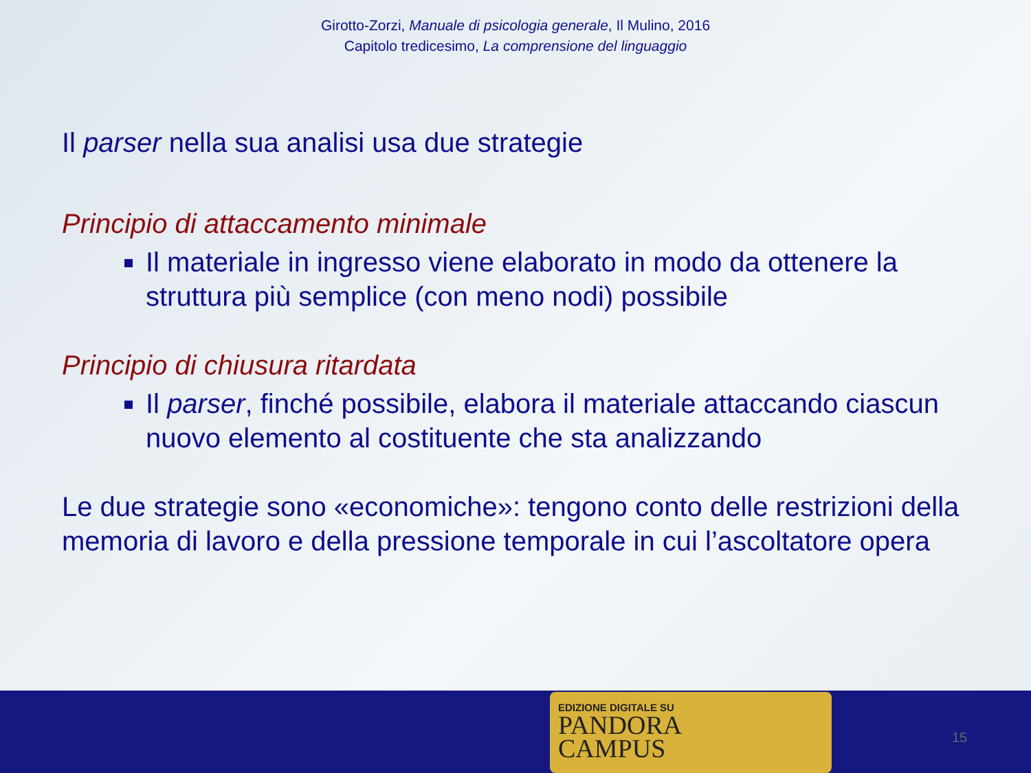Girotto-Zorzi, Manuale di psicologia generale, Il Mulino, 2016
Capitolo tredicesimo, La comprensione del linguaggio
Il parser nella sua analisi usa due strategie
Principio di attaccamento minimale
Il materiale in ingresso viene elaborato in modo da ottenere la struttura più semplice (con meno nodi) possibile
Principio di chiusura ritardata
Il parser, finché possibile, elabora il materiale attaccando ciascun nuovo elemento al costituente che sta analizzando
Le due strategie sono «economiche»: tengono conto delle restrizioni della memoria di lavoro e della pressione temporale in cui l’ascoltatore opera
EDIZIONE DIGITALE SU
PANDORA
CAMPUS
15